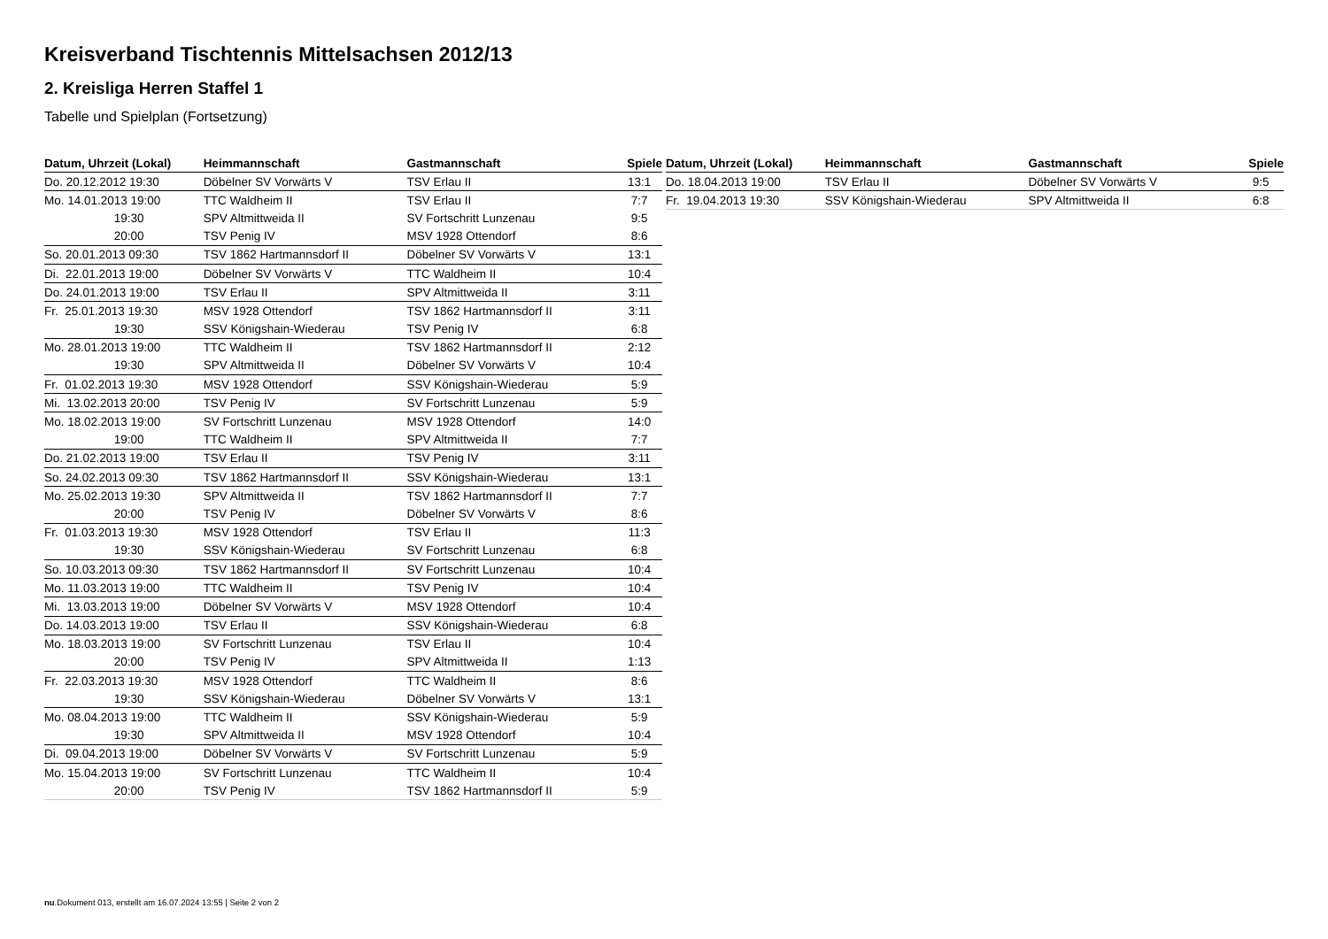Kreisverband Tischtennis Mittelsachsen 2012/13
2. Kreisliga Herren Staffel 1
Tabelle und Spielplan (Fortsetzung)
| Datum, Uhrzeit (Lokal) | Heimmannschaft | Gastmannschaft | Spiele |
| --- | --- | --- | --- |
| Do. 20.12.2012 19:30 | Döbelner SV Vorwärts V | TSV Erlau II | 13:1 |
| Mo. 14.01.2013 19:00 | TTC Waldheim II | TSV Erlau II | 7:7 |
| 19:30 | SPV Altmittweida II | SV Fortschritt Lunzenau | 9:5 |
| 20:00 | TSV Penig IV | MSV 1928 Ottendorf | 8:6 |
| So. 20.01.2013 09:30 | TSV 1862 Hartmannsdorf II | Döbelner SV Vorwärts V | 13:1 |
| Di. 22.01.2013 19:00 | Döbelner SV Vorwärts V | TTC Waldheim II | 10:4 |
| Do. 24.01.2013 19:00 | TSV Erlau II | SPV Altmittweida II | 3:11 |
| Fr. 25.01.2013 19:30 | MSV 1928 Ottendorf | TSV 1862 Hartmannsdorf II | 3:11 |
| 19:30 | SSV Königshain-Wiederau | TSV Penig IV | 6:8 |
| Mo. 28.01.2013 19:00 | TTC Waldheim II | TSV 1862 Hartmannsdorf II | 2:12 |
| 19:30 | SPV Altmittweida II | Döbelner SV Vorwärts V | 10:4 |
| Fr. 01.02.2013 19:30 | MSV 1928 Ottendorf | SSV Königshain-Wiederau | 5:9 |
| Mi. 13.02.2013 20:00 | TSV Penig IV | SV Fortschritt Lunzenau | 5:9 |
| Mo. 18.02.2013 19:00 | SV Fortschritt Lunzenau | MSV 1928 Ottendorf | 14:0 |
| 19:00 | TTC Waldheim II | SPV Altmittweida II | 7:7 |
| Do. 21.02.2013 19:00 | TSV Erlau II | TSV Penig IV | 3:11 |
| So. 24.02.2013 09:30 | TSV 1862 Hartmannsdorf II | SSV Königshain-Wiederau | 13:1 |
| Mo. 25.02.2013 19:30 | SPV Altmittweida II | TSV 1862 Hartmannsdorf II | 7:7 |
| 20:00 | TSV Penig IV | Döbelner SV Vorwärts V | 8:6 |
| Fr. 01.03.2013 19:30 | MSV 1928 Ottendorf | TSV Erlau II | 11:3 |
| 19:30 | SSV Königshain-Wiederau | SV Fortschritt Lunzenau | 6:8 |
| So. 10.03.2013 09:30 | TSV 1862 Hartmannsdorf II | SV Fortschritt Lunzenau | 10:4 |
| Mo. 11.03.2013 19:00 | TTC Waldheim II | TSV Penig IV | 10:4 |
| Mi. 13.03.2013 19:00 | Döbelner SV Vorwärts V | MSV 1928 Ottendorf | 10:4 |
| Do. 14.03.2013 19:00 | TSV Erlau II | SSV Königshain-Wiederau | 6:8 |
| Mo. 18.03.2013 19:00 | SV Fortschritt Lunzenau | TSV Erlau II | 10:4 |
| 20:00 | TSV Penig IV | SPV Altmittweida II | 1:13 |
| Fr. 22.03.2013 19:30 | MSV 1928 Ottendorf | TTC Waldheim II | 8:6 |
| 19:30 | SSV Königshain-Wiederau | Döbelner SV Vorwärts V | 13:1 |
| Mo. 08.04.2013 19:00 | TTC Waldheim II | SSV Königshain-Wiederau | 5:9 |
| 19:30 | SPV Altmittweida II | MSV 1928 Ottendorf | 10:4 |
| Di. 09.04.2013 19:00 | Döbelner SV Vorwärts V | SV Fortschritt Lunzenau | 5:9 |
| Mo. 15.04.2013 19:00 | SV Fortschritt Lunzenau | TTC Waldheim II | 10:4 |
| 20:00 | TSV Penig IV | TSV 1862 Hartmannsdorf II | 5:9 |
| Datum, Uhrzeit (Lokal) | Heimmannschaft | Gastmannschaft | Spiele |
| --- | --- | --- | --- |
| Do. 18.04.2013 19:00 | TSV Erlau II | Döbelner SV Vorwärts V | 9:5 |
| Fr. 19.04.2013 19:30 | SSV Königshain-Wiederau | SPV Altmittweida II | 6:8 |
nu.Dokument 013, erstellt am 16.07.2024 13:55 | Seite 2 von 2